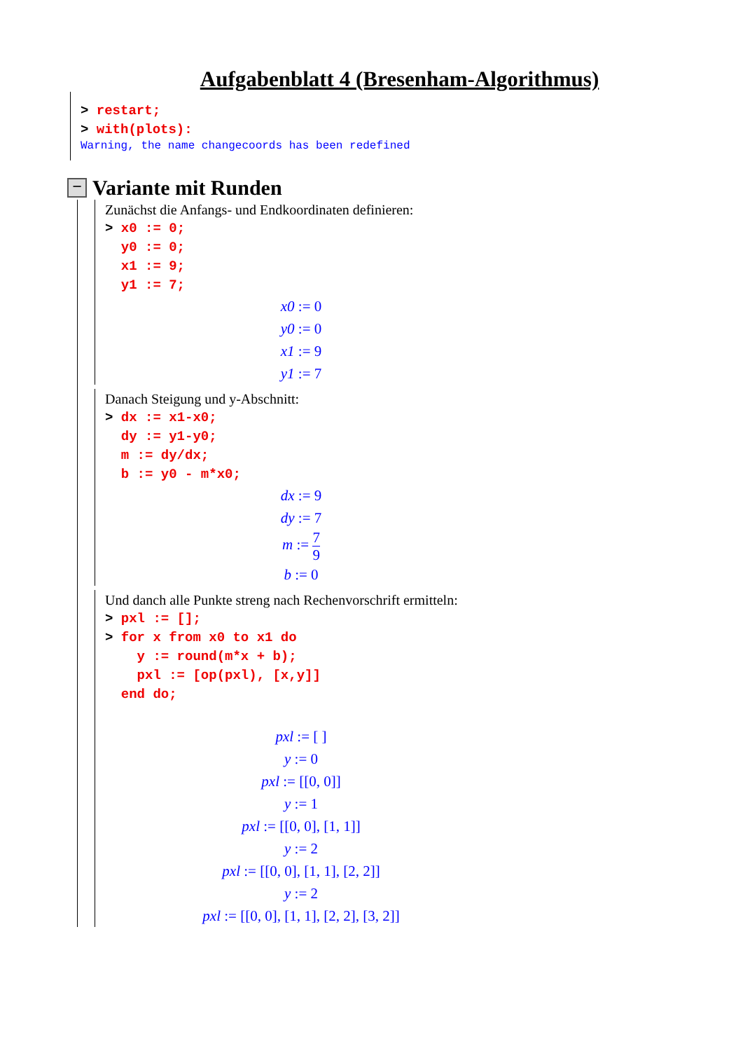Aufgabenblatt 4 (Bresenham-Algorithmus)
> restart; > with(plots):
Warning, the name changecoords has been redefined
− Variante mit Runden
Zunächst die Anfangs- und Endkoordinaten definieren:
> x0 := 0; y0 := 0; x1 := 9; y1 := 7;
x0 := 0
y0 := 0
x1 := 9
y1 := 7
Danach Steigung und y-Abschnitt:
> dx := x1-x0; dy := y1-y0; m := dy/dx; b := y0 - m*x0;
dx := 9
dy := 7
m := 7 9
b := 0
Und danch alle Punkte streng nach Rechenvorschrift ermitteln:
> pxl := []; > for x from x0 to x1 do y := round(m*x + b); pxl := [op(pxl), [x,y]] end do;
pxl := [ ]
y := 0
pxl := [[0, 0]]
y := 1
pxl := [[0, 0], [1, 1]]
y := 2
pxl := [[0, 0], [1, 1], [2, 2]]
y := 2
pxl := [[0, 0], [1, 1], [2, 2], [3, 2]]